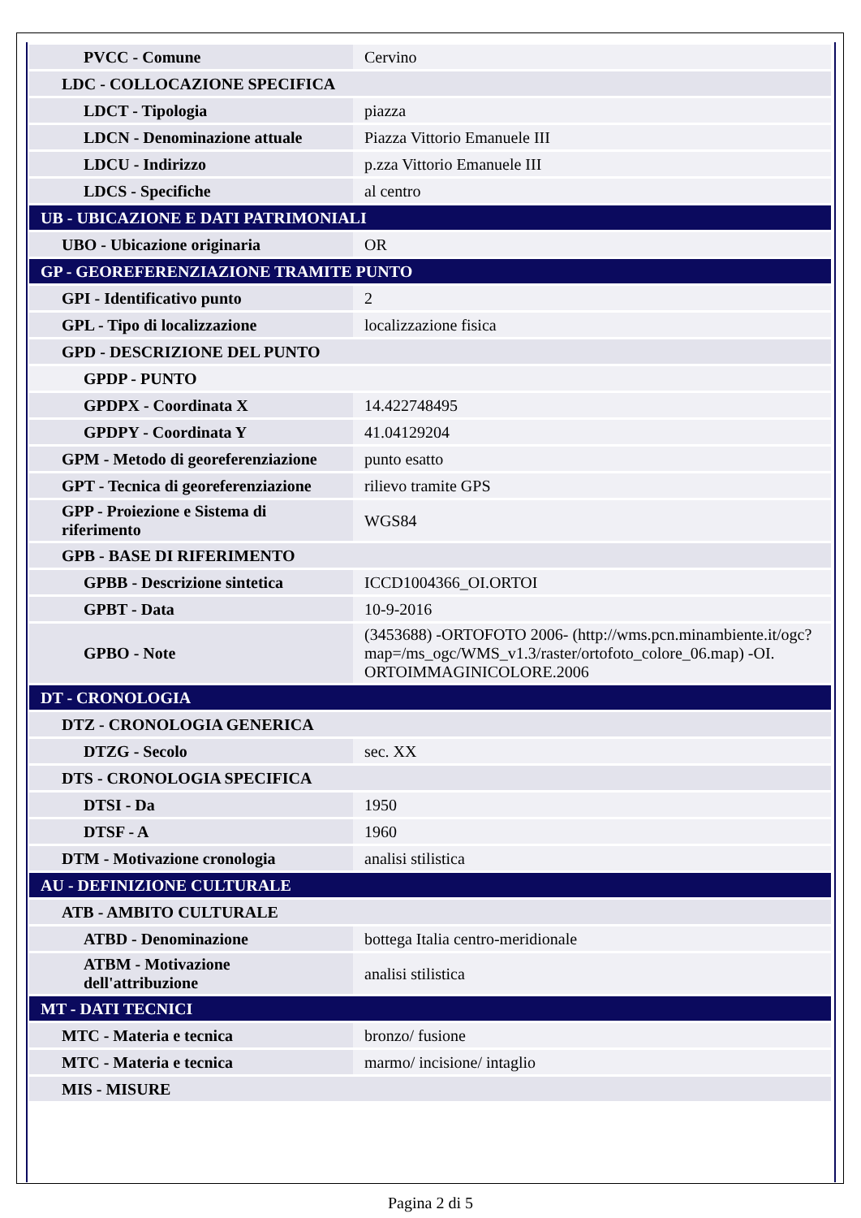| PVCC - Comune | Cervino |
| LDC - COLLOCAZIONE SPECIFICA | |
| LDCT - Tipologia | piazza |
| LDCN - Denominazione attuale | Piazza Vittorio Emanuele III |
| LDCU - Indirizzo | p.zza Vittorio Emanuele III |
| LDCS - Specifiche | al centro |
| UB - UBICAZIONE E DATI PATRIMONIALI | |
| UBO - Ubicazione originaria | OR |
| GP - GEOREFERENZIAZIONE TRAMITE PUNTO | |
| GPI - Identificativo punto | 2 |
| GPL - Tipo di localizzazione | localizzazione fisica |
| GPD - DESCRIZIONE DEL PUNTO | |
| GPDP - PUNTO | |
| GPDPX - Coordinata X | 14.422748495 |
| GPDPY - Coordinata Y | 41.04129204 |
| GPM - Metodo di georeferenziazione | punto esatto |
| GPT - Tecnica di georeferenziazione | rilievo tramite GPS |
| GPP - Proiezione e Sistema di riferimento | WGS84 |
| GPB - BASE DI RIFERIMENTO | |
| GPBB - Descrizione sintetica | ICCD1004366_OI.ORTOI |
| GPBT - Data | 10-9-2016 |
| GPBO - Note | (3453688) -ORTOFOTO 2006- (http://wms.pcn.minambiente.it/ogc?map=/ms_ogc/WMS_v1.3/raster/ortofoto_colore_06.map) -OI. ORTOIMMAGINICOLORE.2006 |
| DT - CRONOLOGIA | |
| DTZ - CRONOLOGIA GENERICA | |
| DTZG - Secolo | sec. XX |
| DTS - CRONOLOGIA SPECIFICA | |
| DTSI - Da | 1950 |
| DTSF - A | 1960 |
| DTM - Motivazione cronologia | analisi stilistica |
| AU - DEFINIZIONE CULTURALE | |
| ATB - AMBITO CULTURALE | |
| ATBD - Denominazione | bottega Italia centro-meridionale |
| ATBM - Motivazione dell'attribuzione | analisi stilistica |
| MT - DATI TECNICI | |
| MTC - Materia e tecnica | bronzo/ fusione |
| MTC - Materia e tecnica | marmo/ incisione/ intaglio |
| MIS - MISURE | |
Pagina 2 di 5